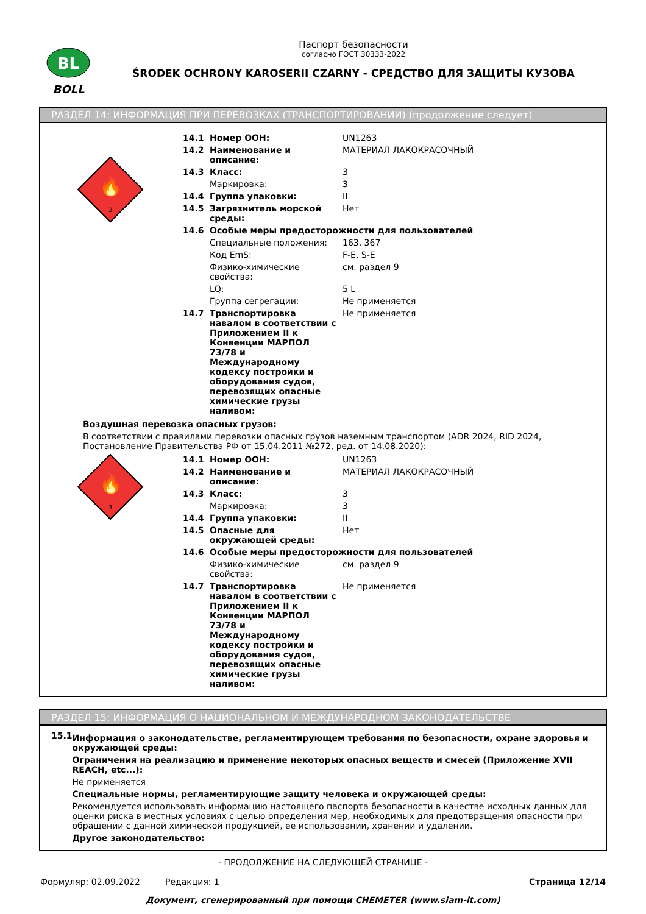BL
BOLL
Паспорт безопасности
согласно ГОСТ 30333-2022
ŚRODEK OCHRONY KAROSERII CZARNY - СРЕДСТВО ДЛЯ ЗАЩИТЫ КУЗОВА
РАЗДЕЛ 14: ИНФОРМАЦИЯ ПРИ ПЕРЕВОЗКАХ (ТРАНСПОРТИРОВАНИИ) (продолжение следует)
🔥
3
| 14.1 | Номер ООН: | UN1263 |
| 14.2 | Наименование и описание: | МАТЕРИАЛ ЛАКОКРАСОЧНЫЙ |
| 14.3 | Класс: | 3 |
| | Маркировка: | 3 |
| 14.4 | Группа упаковки: | II |
| 14.5 | Загрязнитель морской среды: | Нет |
| 14.6 | Особые меры предосторожности для пользователей | |
| | Специальные положения: | 163, 367 |
| | Код EmS: | F-E, S-E |
| | Физико-химические свойства: | см. раздел 9 |
| | LQ: | 5 L |
| | Группа сегрегации: | Не применяется |
| 14.7 | Транспортировка навалом в соответствии с Приложением II к Конвенции МАРПОЛ 73/78 и Международному кодексу постройки и оборудования судов, перевозящих опасные химические грузы наливом: | Не применяется |
Воздушная перевозка опасных грузов:
В соответствии с правилами перевозки опасных грузов наземным транспортом (ADR 2024, RID 2024, Постановление Правительства РФ от 15.04.2011 №272, ред. от 14.08.2020):
🔥
3
| 14.1 | Номер ООН: | UN1263 |
| 14.2 | Наименование и описание: | МАТЕРИАЛ ЛАКОКРАСОЧНЫЙ |
| 14.3 | Класс: | 3 |
| | Маркировка: | 3 |
| 14.4 | Группа упаковки: | II |
| 14.5 | Опасные для окружающей среды: | Нет |
| 14.6 | Особые меры предосторожности для пользователей | |
| | Физико-химические свойства: | см. раздел 9 |
| 14.7 | Транспортировка навалом в соответствии с Приложением II к Конвенции МАРПОЛ 73/78 и Международному кодексу постройки и оборудования судов, перевозящих опасные химические грузы наливом: | Не применяется |
РАЗДЕЛ 15: ИНФОРМАЦИЯ О НАЦИОНАЛЬНОМ И МЕЖДУНАРОДНОМ ЗАКОНОДАТЕЛЬСТВЕ
15.1
Информация о законодательстве, регламентирующем требования по безопасности, охране здоровья и окружающей среды:
Ограничения на реализацию и применение некоторых опасных веществ и смесей (Приложение XVII REACH, etc...):
Не применяется
Специальные нормы, регламентирующие защиту человека и окружающей среды:
Рекомендуется использовать информацию настоящего паспорта безопасности в качестве исходных данных для оценки риска в местных условиях с целью определения мер, необходимых для предотвращения опасности при обращении с данной химической продукцией, ее использовании, хранении и удалении.
Другое законодательство:
- ПРОДОЛЖЕНИЕ НА СЛЕДУЮЩЕЙ СТРАНИЦЕ -
Формуляр: 02.09.2022 Редакция: 1 Страница 12/14
Документ, сгенерированный при помощи CHEMETER (www.siam-it.com)